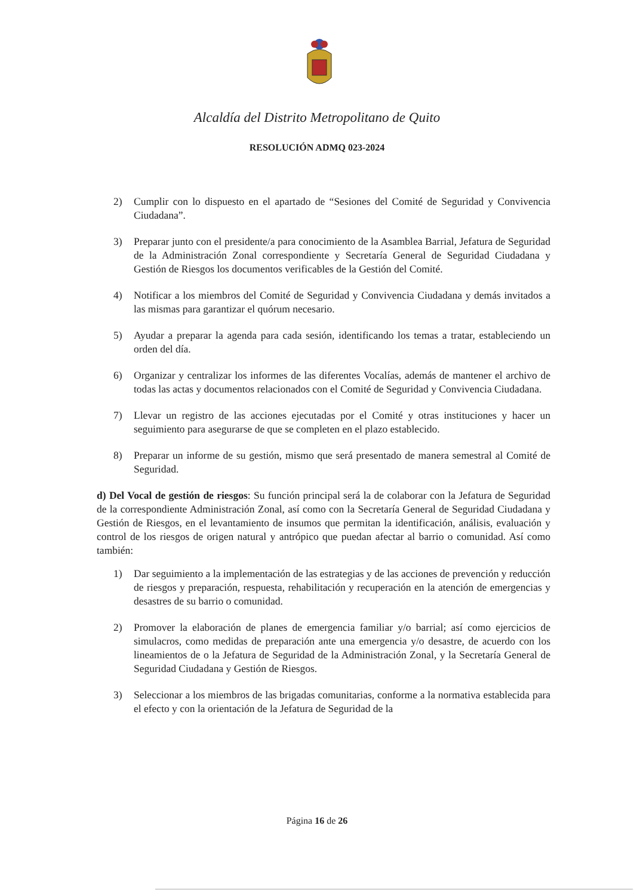Alcaldía del Distrito Metropolitano de Quito
RESOLUCIÓN ADMQ 023-2024
2) Cumplir con lo dispuesto en el apartado de “Sesiones del Comité de Seguridad y Convivencia Ciudadana”.
3) Preparar junto con el presidente/a para conocimiento de la Asamblea Barrial, Jefatura de Seguridad de la Administración Zonal correspondiente y Secretaría General de Seguridad Ciudadana y Gestión de Riesgos los documentos verificables de la Gestión del Comité.
4) Notificar a los miembros del Comité de Seguridad y Convivencia Ciudadana y demás invitados a las mismas para garantizar el quórum necesario.
5) Ayudar a preparar la agenda para cada sesión, identificando los temas a tratar, estableciendo un orden del día.
6) Organizar y centralizar los informes de las diferentes Vocalías, además de mantener el archivo de todas las actas y documentos relacionados con el Comité de Seguridad y Convivencia Ciudadana.
7) Llevar un registro de las acciones ejecutadas por el Comité y otras instituciones y hacer un seguimiento para asegurarse de que se completen en el plazo establecido.
8) Preparar un informe de su gestión, mismo que será presentado de manera semestral al Comité de Seguridad.
d) Del Vocal de gestión de riesgos: Su función principal será la de colaborar con la Jefatura de Seguridad de la correspondiente Administración Zonal, así como con la Secretaría General de Seguridad Ciudadana y Gestión de Riesgos, en el levantamiento de insumos que permitan la identificación, análisis, evaluación y control de los riesgos de origen natural y antrópico que puedan afectar al barrio o comunidad. Así como también:
1) Dar seguimiento a la implementación de las estrategias y de las acciones de prevención y reducción de riesgos y preparación, respuesta, rehabilitación y recuperación en la atención de emergencias y desastres de su barrio o comunidad.
2) Promover la elaboración de planes de emergencia familiar y/o barrial; así como ejercicios de simulacros, como medidas de preparación ante una emergencia y/o desastre, de acuerdo con los lineamientos de o la Jefatura de Seguridad de la Administración Zonal, y la Secretaría General de Seguridad Ciudadana y Gestión de Riesgos.
3) Seleccionar a los miembros de las brigadas comunitarias, conforme a la normativa establecida para el efecto y con la orientación de la Jefatura de Seguridad de la
Página 16 de 26